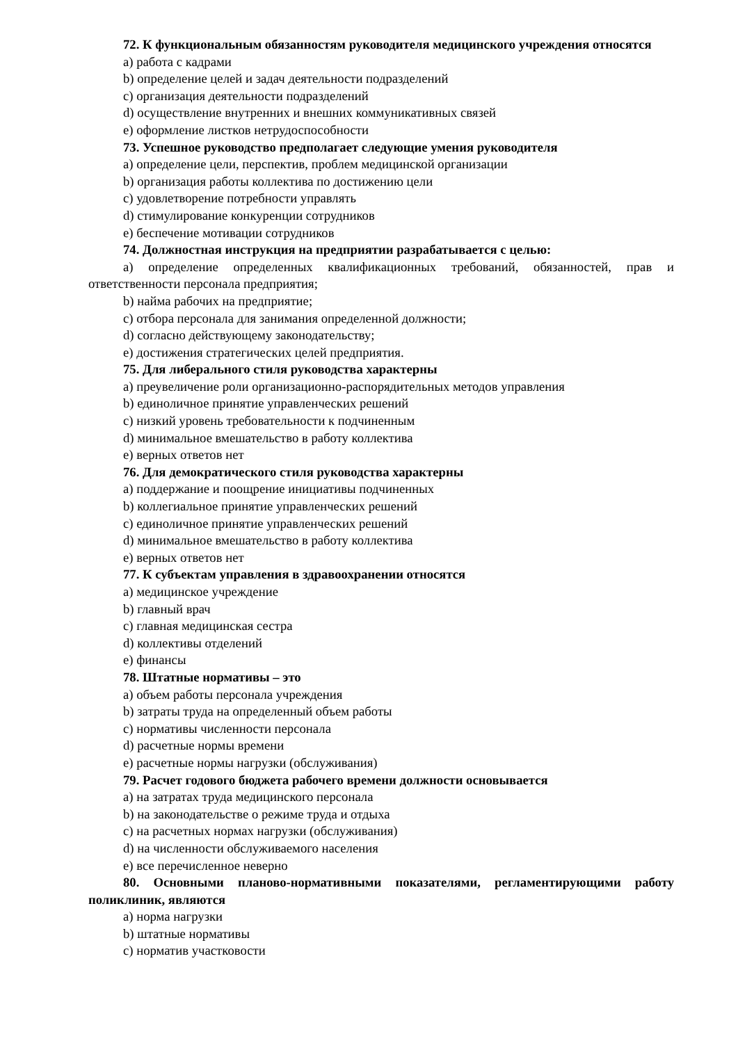72. К функциональным обязанностям руководителя медицинского учреждения относятся
a) работа с кадрами
b) определение целей и задач деятельности подразделений
c) организация деятельности подразделений
d) осуществление внутренних и внешних коммуникативных связей
e) оформление листков нетрудоспособности
73. Успешное руководство предполагает следующие умения руководителя
a) определение цели, перспектив, проблем медицинской организации
b) организация работы коллектива по достижению цели
c) удовлетворение потребности управлять
d) стимулирование конкуренции сотрудников
e) беспечение мотивации сотрудников
74. Должностная инструкция на предприятии разрабатывается с целью:
a) определение определенных квалификационных требований, обязанностей, прав и ответственности персонала предприятия;
b) найма рабочих на предприятие;
c) отбора персонала для занимания определенной должности;
d) согласно действующему законодательству;
e) достижения стратегических целей предприятия.
75. Для либерального стиля руководства характерны
a) преувеличение роли организационно-распорядительных методов управления
b) единоличное принятие управленческих решений
c) низкий уровень требовательности к подчиненным
d) минимальное вмешательство в работу коллектива
e) верных ответов нет
76. Для демократического стиля руководства характерны
a) поддержание и поощрение инициативы подчиненных
b) коллегиальное принятие управленческих решений
c) единоличное принятие управленческих решений
d) минимальное вмешательство в работу коллектива
e) верных ответов нет
77. К субъектам управления в здравоохранении относятся
a) медицинское учреждение
b) главный врач
c) главная медицинская сестра
d) коллективы отделений
e) финансы
78. Штатные нормативы – это
a) объем работы персонала учреждения
b) затраты труда на определенный объем работы
c) нормативы численности персонала
d) расчетные нормы времени
e) расчетные нормы нагрузки (обслуживания)
79. Расчет годового бюджета рабочего времени должности основывается
a) на затратах труда медицинского персонала
b) на законодательстве о режиме труда и отдыха
c) на расчетных нормах нагрузки (обслуживания)
d) на численности обслуживаемого населения
e) все перечисленное неверно
80. Основными планово-нормативными показателями, регламентирующими работу поликлиник, являются
a) норма нагрузки
b) штатные нормативы
c) норматив участковости